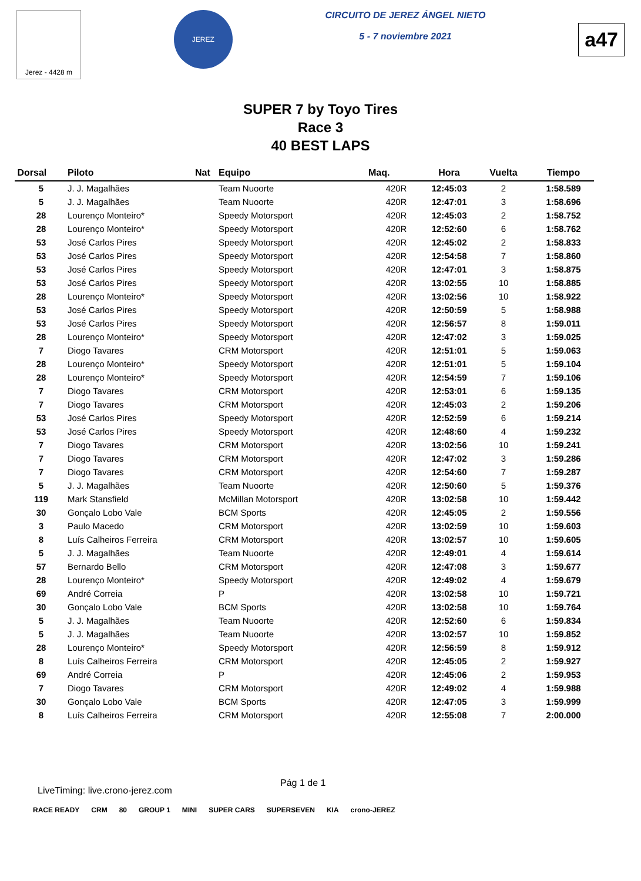Jerez - 4428 m
JEREZ
CIRCUITO DE JEREZ ÁNGEL NIETO
5 - 7 noviembre 2021
a47
SUPER 7 by Toyo Tires
Race 3
40 BEST LAPS
| Dorsal | Piloto | Nat | Equipo | Maq. | Hora | Vuelta | Tiempo |
| --- | --- | --- | --- | --- | --- | --- | --- |
| 5 | J. J. Magalhães | | Team Nuoorte | 420R | 12:45:03 | 2 | 1:58.589 |
| 5 | J. J. Magalhães | | Team Nuoorte | 420R | 12:47:01 | 3 | 1:58.696 |
| 28 | Lourenço Monteiro* | | Speedy Motorsport | 420R | 12:45:03 | 2 | 1:58.752 |
| 28 | Lourenço Monteiro* | | Speedy Motorsport | 420R | 12:52:60 | 6 | 1:58.762 |
| 53 | José Carlos Pires | | Speedy Motorsport | 420R | 12:45:02 | 2 | 1:58.833 |
| 53 | José Carlos Pires | | Speedy Motorsport | 420R | 12:54:58 | 7 | 1:58.860 |
| 53 | José Carlos Pires | | Speedy Motorsport | 420R | 12:47:01 | 3 | 1:58.875 |
| 53 | José Carlos Pires | | Speedy Motorsport | 420R | 13:02:55 | 10 | 1:58.885 |
| 28 | Lourenço Monteiro* | | Speedy Motorsport | 420R | 13:02:56 | 10 | 1:58.922 |
| 53 | José Carlos Pires | | Speedy Motorsport | 420R | 12:50:59 | 5 | 1:58.988 |
| 53 | José Carlos Pires | | Speedy Motorsport | 420R | 12:56:57 | 8 | 1:59.011 |
| 28 | Lourenço Monteiro* | | Speedy Motorsport | 420R | 12:47:02 | 3 | 1:59.025 |
| 7 | Diogo Tavares | | CRM Motorsport | 420R | 12:51:01 | 5 | 1:59.063 |
| 28 | Lourenço Monteiro* | | Speedy Motorsport | 420R | 12:51:01 | 5 | 1:59.104 |
| 28 | Lourenço Monteiro* | | Speedy Motorsport | 420R | 12:54:59 | 7 | 1:59.106 |
| 7 | Diogo Tavares | | CRM Motorsport | 420R | 12:53:01 | 6 | 1:59.135 |
| 7 | Diogo Tavares | | CRM Motorsport | 420R | 12:45:03 | 2 | 1:59.206 |
| 53 | José Carlos Pires | | Speedy Motorsport | 420R | 12:52:59 | 6 | 1:59.214 |
| 53 | José Carlos Pires | | Speedy Motorsport | 420R | 12:48:60 | 4 | 1:59.232 |
| 7 | Diogo Tavares | | CRM Motorsport | 420R | 13:02:56 | 10 | 1:59.241 |
| 7 | Diogo Tavares | | CRM Motorsport | 420R | 12:47:02 | 3 | 1:59.286 |
| 7 | Diogo Tavares | | CRM Motorsport | 420R | 12:54:60 | 7 | 1:59.287 |
| 5 | J. J. Magalhães | | Team Nuoorte | 420R | 12:50:60 | 5 | 1:59.376 |
| 119 | Mark Stansfield | | McMillan Motorsport | 420R | 13:02:58 | 10 | 1:59.442 |
| 30 | Gonçalo Lobo Vale | | BCM Sports | 420R | 12:45:05 | 2 | 1:59.556 |
| 3 | Paulo Macedo | | CRM Motorsport | 420R | 13:02:59 | 10 | 1:59.603 |
| 8 | Luís Calheiros Ferreira | | CRM Motorsport | 420R | 13:02:57 | 10 | 1:59.605 |
| 5 | J. J. Magalhães | | Team Nuoorte | 420R | 12:49:01 | 4 | 1:59.614 |
| 57 | Bernardo Bello | | CRM Motorsport | 420R | 12:47:08 | 3 | 1:59.677 |
| 28 | Lourenço Monteiro* | | Speedy Motorsport | 420R | 12:49:02 | 4 | 1:59.679 |
| 69 | André Correia | | P | 420R | 13:02:58 | 10 | 1:59.721 |
| 30 | Gonçalo Lobo Vale | | BCM Sports | 420R | 13:02:58 | 10 | 1:59.764 |
| 5 | J. J. Magalhães | | Team Nuoorte | 420R | 12:52:60 | 6 | 1:59.834 |
| 5 | J. J. Magalhães | | Team Nuoorte | 420R | 13:02:57 | 10 | 1:59.852 |
| 28 | Lourenço Monteiro* | | Speedy Motorsport | 420R | 12:56:59 | 8 | 1:59.912 |
| 8 | Luís Calheiros Ferreira | | CRM Motorsport | 420R | 12:45:05 | 2 | 1:59.927 |
| 69 | André Correia | | P | 420R | 12:45:06 | 2 | 1:59.953 |
| 7 | Diogo Tavares | | CRM Motorsport | 420R | 12:49:02 | 4 | 1:59.988 |
| 30 | Gonçalo Lobo Vale | | BCM Sports | 420R | 12:47:05 | 3 | 1:59.999 |
| 8 | Luís Calheiros Ferreira | | CRM Motorsport | 420R | 12:55:08 | 7 | 2:00.000 |
Pág 1 de 1
LiveTiming: live.crono-jerez.com
RACE READY CRM 80 GROUP 1 MINI SUPER CARS SUPERSEVEN KIA crono-JEREZ